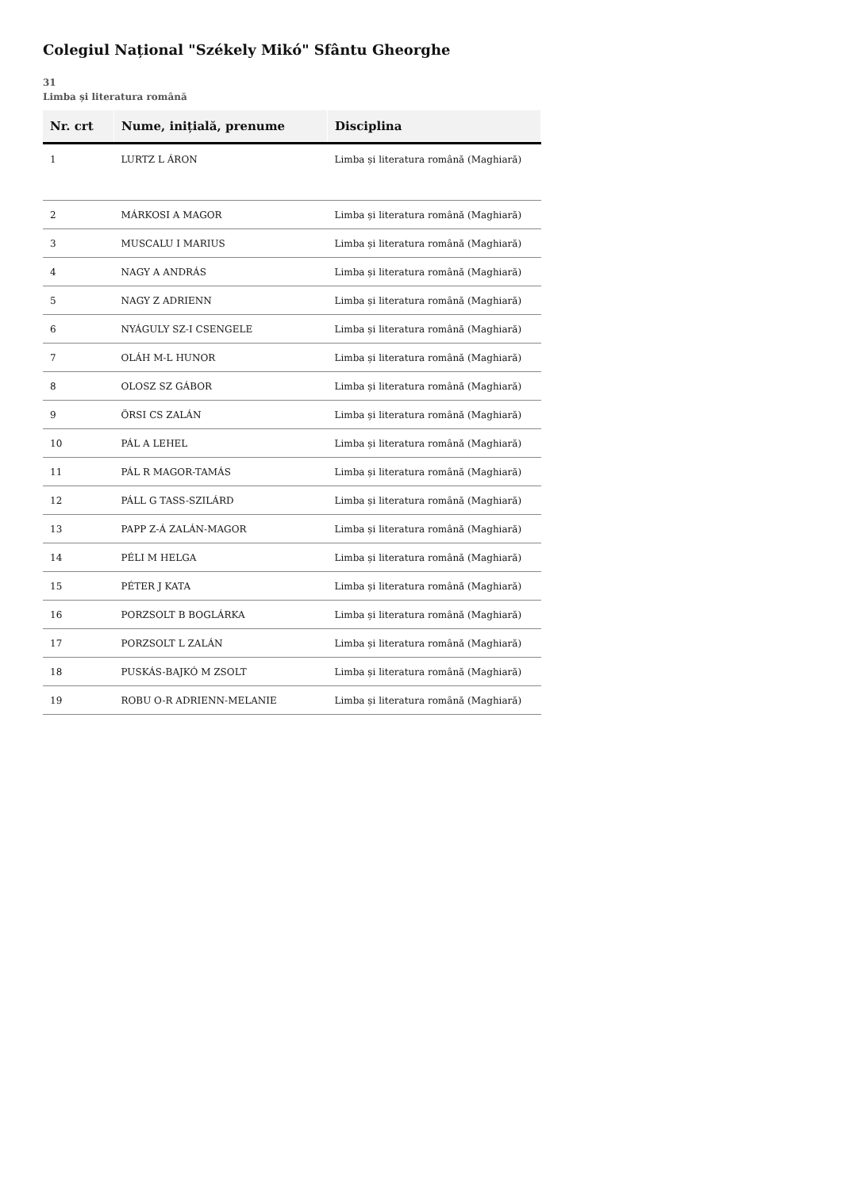Colegiul Național "Székely Mikó" Sfântu Gheorghe
31
Limba și literatura română
| Nr. crt | Nume, inițială, prenume | Disciplina |
| --- | --- | --- |
| 1 | LURTZ L ÁRON | Limba și literatura română (Maghiară) |
| 2 | MÁRKOSI A MAGOR | Limba și literatura română (Maghiară) |
| 3 | MUSCALU I MARIUS | Limba și literatura română (Maghiară) |
| 4 | NAGY A ANDRÁS | Limba și literatura română (Maghiară) |
| 5 | NAGY Z ADRIENN | Limba și literatura română (Maghiară) |
| 6 | NYÁGULY SZ-I CSENGELE | Limba și literatura română (Maghiară) |
| 7 | OLÁH M-L HUNOR | Limba și literatura română (Maghiară) |
| 8 | OLOSZ SZ GÁBOR | Limba și literatura română (Maghiară) |
| 9 | ÖRSI CS ZALÁN | Limba și literatura română (Maghiară) |
| 10 | PÁL A LEHEL | Limba și literatura română (Maghiară) |
| 11 | PÁL R MAGOR-TAMÁS | Limba și literatura română (Maghiară) |
| 12 | PÁLL G TASS-SZILÁRD | Limba și literatura română (Maghiară) |
| 13 | PAPP Z-Á ZALÁN-MAGOR | Limba și literatura română (Maghiară) |
| 14 | PÉLI M HELGA | Limba și literatura română (Maghiară) |
| 15 | PÉTER J KATA | Limba și literatura română (Maghiară) |
| 16 | PORZSOLT B BOGLÁRKA | Limba și literatura română (Maghiară) |
| 17 | PORZSOLT L ZALÁN | Limba și literatura română (Maghiară) |
| 18 | PUSKÁS-BAJKÓ M ZSOLT | Limba și literatura română (Maghiară) |
| 19 | ROBU O-R ADRIENN-MELANIE | Limba și literatura română (Maghiară) |